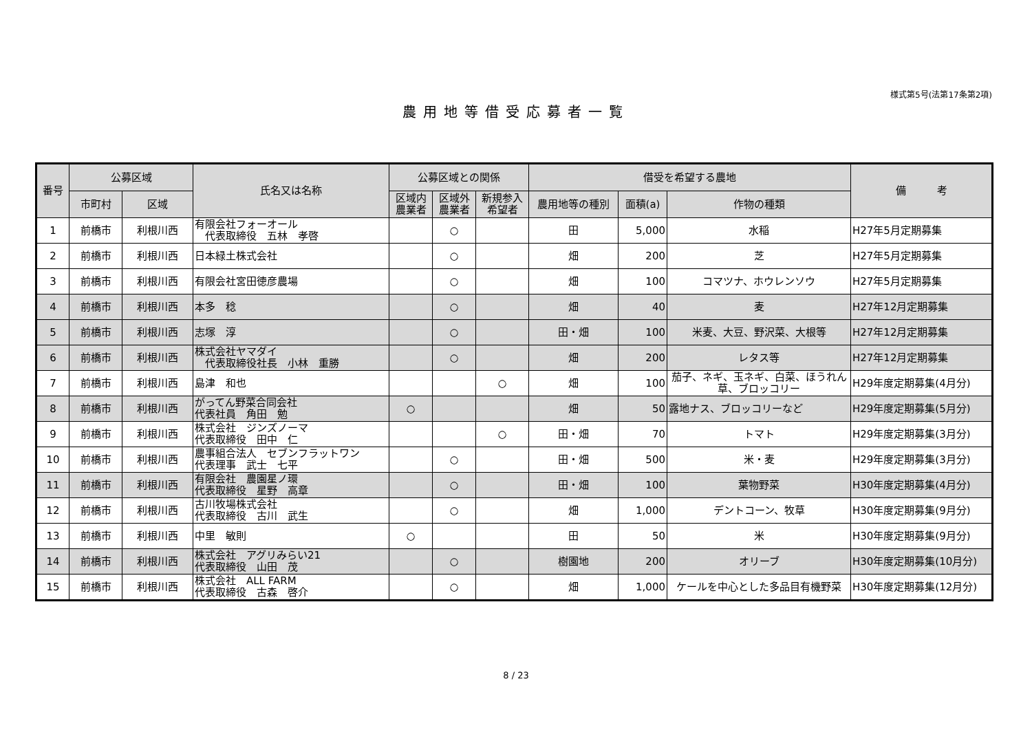様式第5号(法第17条第2項)
農用地等借受応募者一覧
| 番号 | 公募区域 | | 氏名又は名称 | 公募区域との関係 | | | 借受を希望する農地 | | | 備 考 |
| --- | --- | --- | --- | --- | --- | --- | --- | --- | --- | --- |
| | 市町村 | 区域 | | 区域内 農業者 | 区域外 農業者 | 新規参入 希望者 | 農用地等の種別 | 面積(a) | 作物の種類 | |
| 1 | 前橋市 | 利根川西 | 有限会社フォーオール 代表取締役 五林 孝啓 | | ○ | | 田 | 5,000 | 水稲 | H27年5月定期募集 |
| 2 | 前橋市 | 利根川西 | 日本緑土株式会社 | | ○ | | 畑 | 200 | 芝 | H27年5月定期募集 |
| 3 | 前橋市 | 利根川西 | 有限会社宮田徳彦農場 | | ○ | | 畑 | 100 | コマツナ、ホウレンソウ | H27年5月定期募集 |
| 4 | 前橋市 | 利根川西 | 本多 稔 | | ○ | | 畑 | 40 | 麦 | H27年12月定期募集 |
| 5 | 前橋市 | 利根川西 | 志塚 淳 | | ○ | | 田・畑 | 100 | 米麦、大豆、野沢菜、大根等 | H27年12月定期募集 |
| 6 | 前橋市 | 利根川西 | 株式会社ヤマダイ 代表取締役社長 小林 重勝 | | ○ | | 畑 | 200 | レタス等 | H27年12月定期募集 |
| 7 | 前橋市 | 利根川西 | 島津 和也 | | | ○ | 畑 | 100 | 茄子、ネギ、玉ネギ、白菜、ほうれん草、ブロッコリー | H29年度定期募集(4月分) |
| 8 | 前橋市 | 利根川西 | がってん野菜合同会社 代表社員 角田 勉 | ○ | | | 畑 | 50 | 露地ナス、ブロッコリーなど | H29年度定期募集(5月分) |
| 9 | 前橋市 | 利根川西 | 株式会社 ジンズノーマ 代表取締役 田中 仁 | | | ○ | 田・畑 | 70 | トマト | H29年度定期募集(3月分) |
| 10 | 前橋市 | 利根川西 | 農事組合法人 セブンフラットワン 代表理事 武士 七平 | | ○ | | 田・畑 | 500 | 米・麦 | H29年度定期募集(3月分) |
| 11 | 前橋市 | 利根川西 | 有限会社 農園星ノ環 代表取締役 星野 高章 | | ○ | | 田・畑 | 100 | 葉物野菜 | H30年度定期募集(4月分) |
| 12 | 前橋市 | 利根川西 | 古川牧場株式会社 代表取締役 古川 武生 | | ○ | | 畑 | 1,000 | デントコーン、牧草 | H30年度定期募集(9月分) |
| 13 | 前橋市 | 利根川西 | 中里 敏則 | ○ | | | 田 | 50 | 米 | H30年度定期募集(9月分) |
| 14 | 前橋市 | 利根川西 | 株式会社 アグリみらい21 代表取締役 山田 茂 | | ○ | | 樹園地 | 200 | オリーブ | H30年度定期募集(10月分) |
| 15 | 前橋市 | 利根川西 | 株式会社 ALL FARM 代表取締役 古森 啓介 | | ○ | | 畑 | 1,000 | ケールを中心とした多品目有機野菜 | H30年度定期募集(12月分) |
8 / 23